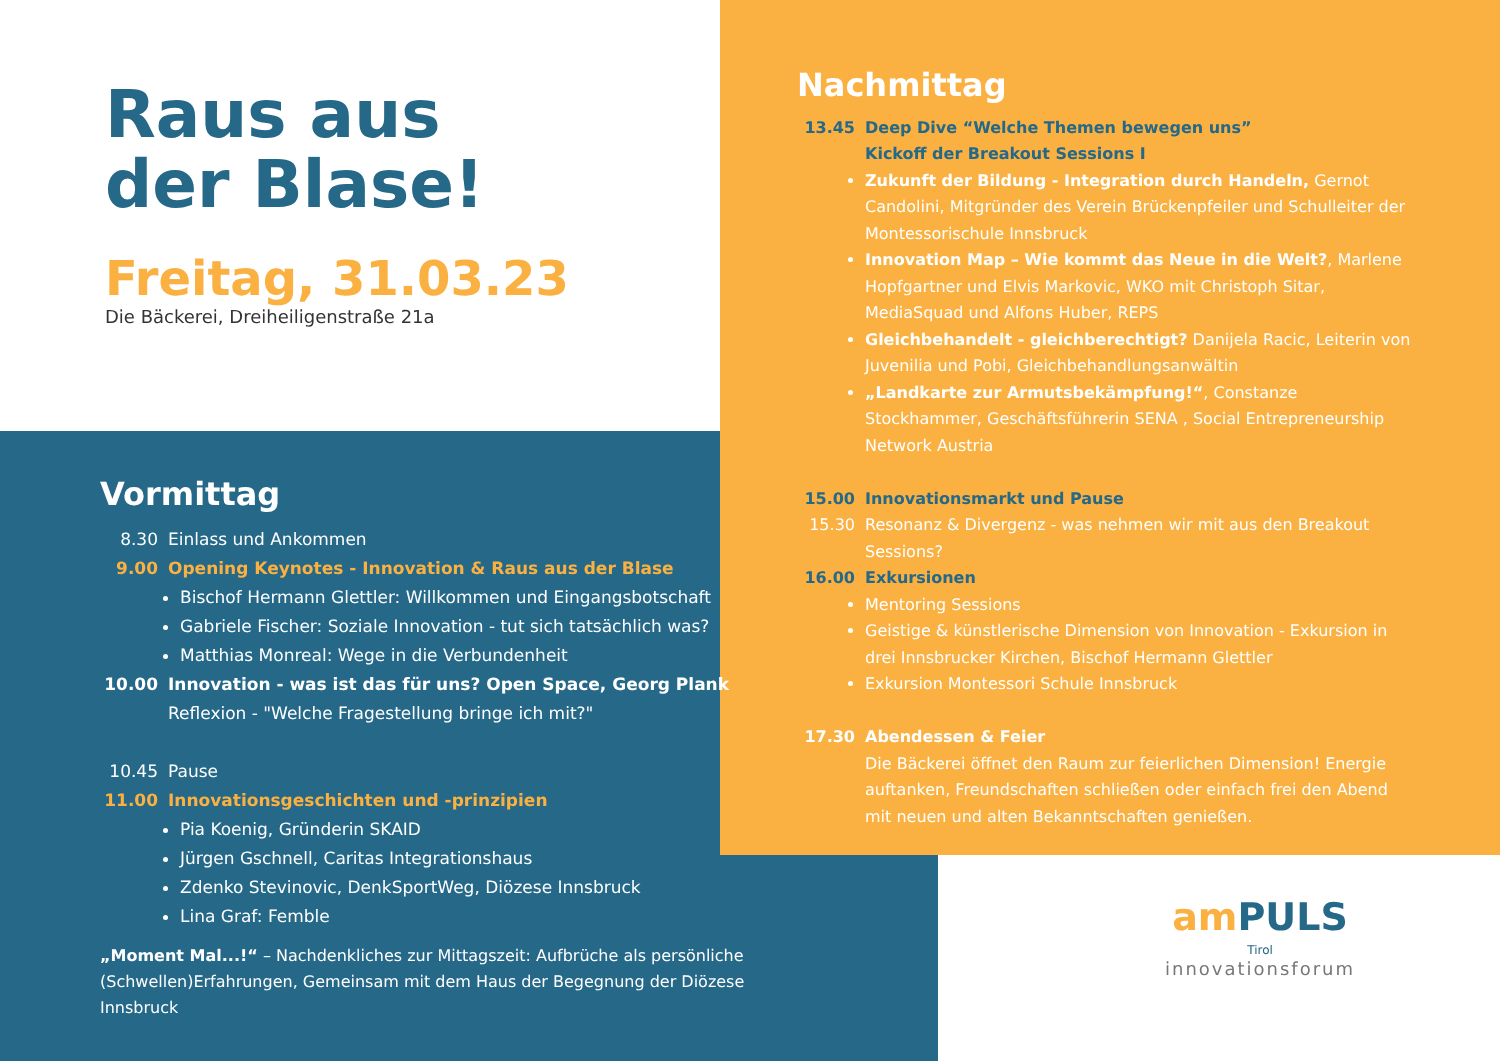Raus aus
der Blase!
Freitag, 31.03.23
Die Bäckerei, Dreiheiligenstraße 21a
Nachmittag
13.45 Deep Dive “Welche Themen bewegen uns”
Kickoff der Breakout Sessions I
Zukunft der Bildung - Integration durch Handeln, Gernot Candolini, Mitgründer des Verein Brückenpfeiler und Schulleiter der Montessorischule Innsbruck
Innovation Map – Wie kommt das Neue in die Welt?, Marlene Hopfgartner und Elvis Markovic, WKO mit Christoph Sitar, MediaSquad und Alfons Huber, REPS
Gleichbehandelt - gleichberechtigt? Danijela Racic, Leiterin von Juvenilia und Pobi, Gleichbehandlungsanwältin
„Landkarte zur Armutsbekämpfung!“, Constanze Stockhammer, Geschäftsführerin SENA , Social Entrepreneurship Network Austria
15.00 Innovationsmarkt und Pause
15.30 Resonanz & Divergenz - was nehmen wir mit aus den Breakout Sessions?
16.00 Exkursionen
Mentoring Sessions
Geistige & künstlerische Dimension von Innovation - Exkursion in drei Innsbrucker Kirchen, Bischof Hermann Glettler
Exkursion Montessori Schule Innsbruck
17.30 Abendessen & Feier
Die Bäckerei öffnet den Raum zur feierlichen Dimension! Energie auftanken, Freundschaften schließen oder einfach frei den Abend mit neuen und alten Bekanntschaften genießen.
Vormittag
8.30 Einlass und Ankommen
9.00 Opening Keynotes - Innovation & Raus aus der Blase
Bischof Hermann Glettler: Willkommen und Eingangsbotschaft
Gabriele Fischer: Soziale Innovation - tut sich tatsächlich was?
Matthias Monreal: Wege in die Verbundenheit
10.00 Innovation - was ist das für uns? Open Space, Georg Plank
Reflexion - "Welche Fragestellung bringe ich mit?"
10.45 Pause
11.00 Innovationsgeschichten und -prinzipien
Pia Koenig, Gründerin SKAID
Jürgen Gschnell, Caritas Integrationshaus
Zdenko Stevinovic, DenkSportWeg, Diözese Innsbruck
Lina Graf: Femble
„Moment Mal...!“ – Nachdenkliches zur Mittagszeit: Aufbrüche als persönliche (Schwellen)Erfahrungen, Gemeinsam mit dem Haus der Begegnung der Diözese Innsbruck
am PULS Tirol
innovationsforum